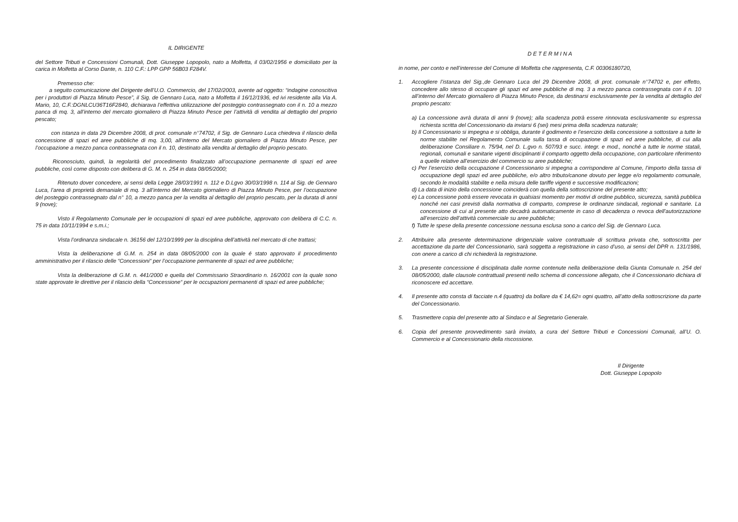IL DIRIGENTE
del Settore Tributi e Concessioni Comunali, Dott. Giuseppe Lopopolo, nato a Molfetta, il 03/02/1956 e domiciliato per la carica in Molfetta al Corso Dante, n. 110 C.F.: LPP GPP 56B03 F284V.
Premesso che:
a seguito comunicazione del Dirigente dell’U.O. Commercio, del 17/02/2003, avente ad oggetto: “indagine conoscitiva per i produttori di Piazza Minuto Pesce”, il Sig. de Gennaro Luca, nato a Molfetta il 16/12/1936, ed ivi residente alla Via A. Mario, 10, C.F.:DGNLCU36T16F2840, dichiarava l’effettiva utilizzazione del posteggio contrassegnato con il n. 10 a mezzo panca di mq. 3, all’interno del mercato giornaliero di Piazza Minuto Pesce per l’attività di vendita al dettaglio del proprio pescato;
con istanza in data 29 Dicembre 2008, di prot. comunale n°74702, il Sig. de Gennaro Luca chiedeva il rilascio della concessione di spazi ed aree pubbliche di mq. 3,00, all’interno del Mercato giornaliero di Piazza Minuto Pesce, per l’occupazione a mezzo panca contrassegnata con il n. 10, destinato alla vendita al dettaglio del proprio pescato.
Riconosciuto, quindi, la regolarità del procedimento finalizzato all’occupazione permanente di spazi ed aree pubbliche, così come disposto con delibera di G. M. n. 254 in data 08/05/2000;
Ritenuto dover concedere, ai sensi della Legge 28/03/1991 n. 112 e D.Lgvo 30/03/1998 n. 114 al Sig. de Gennaro Luca, l’area di proprietà demaniale di mq. 3 all’interno del Mercato giornaliero di Piazza Minuto Pesce, per l’occupazione del posteggio contrassegnato dal n° 10, a mezzo panca per la vendita al dettaglio del proprio pescato, per la durata di anni 9 (nove);
Visto il Regolamento Comunale per le occupazioni di spazi ed aree pubbliche, approvato con delibera di C.C. n. 75 in data 10/11/1994 e s.m.i.;
Vista l’ordinanza sindacale n. 36156 del 12/10/1999 per la disciplina dell’attività nel mercato di che trattasi;
Vista la deliberazione di G.M. n. 254 in data 08/05/2000 con la quale é stato approvato il procedimento amministrativo per il rilascio delle “Concessioni“ per l’occupazione permanente di spazi ed aree pubbliche;
Vista la deliberazione di G.M. n. 441/2000 e quella del Commissario Straordinario n. 16/2001 con la quale sono state approvate le direttive per il rilascio della “Concessione“ per le occupazioni permanenti di spazi ed aree pubbliche;
D E T E R M I N A
in nome, per conto e nell’interesse del Comune di Molfetta che rappresenta, C.F. 00306180720,
1. Accogliere l’istanza del Sig.,de Gennaro Luca del 29 Dicembre 2008, di prot. comunale n°74702 e, per effetto, concedere allo stesso di occupare gli spazi ed aree pubbliche di mq. 3 a mezzo panca contrassegnata con il n. 10 all’interno del Mercato giornaliero di Piazza Minuto Pesce, da destinarsi esclusivamente per la vendita al dettaglio del proprio pescato:
a) La concessione avrà durata di anni 9 (nove); alla scadenza potrà essere rinnovata esclusivamente su espressa richiesta scritta del Concessionario da inviarsi 6 (sei) mesi prima della scadenza naturale;
b) Il Concessionario si impegna e si obbliga, durante il godimento e l’esercizio della concessione a sottostare a tutte le norme stabilite nel Regolamento Comunale sulla tassa di occupazione di spazi ed aree pubbliche, di cui alla deliberazione Consiliare n. 75/94, nel D. L.gvo n. 507/93 e succ. integr. e mod., nonché a tutte le norme statali, regionali, comunali e sanitarie vigenti disciplinanti il comparto oggetto della occupazione, con particolare riferimento a quelle relative all’esercizio del commercio su aree pubbliche;
c) Per l’esercizio della occupazione il Concessionario si impegna a corrispondere al Comune, l’importo della tassa di occupazione degli spazi ed aree pubbliche, e/o altro tributo/canone dovuto per legge e/o regolamento comunale, secondo le modalità stabilite e nella misura delle tariffe vigenti e successive modificazioni;
d) La data di inizio della concessione coinciderà con quella della sottoscrizione del presente atto;
e) La concessione potrà essere revocata in qualsiasi momento per motivi di ordine pubblico, sicurezza, sanità pubblica nonché nei casi previsti dalla normativa di comparto, comprese le ordinanze sindacali, regionali e sanitarie. La concessione di cui al presente atto decadrà automaticamente in caso di decadenza o revoca dell’autorizzazione all’esercizio dell’attività commerciale su aree pubbliche;
f) Tutte le spese della presente concessione nessuna esclusa sono a carico del Sig. de Gennaro Luca.
2. Attribuire alla presente determinazione dirigenziale valore contrattuale di scrittura privata che, sottoscritta per accettazione da parte del Concessionario, sarà soggetta a registrazione in caso d’uso, ai sensi del DPR n. 131/1986, con onere a carico di chi richiederà la registrazione.
3. La presente concessione é disciplinata dalle norme contenute nella deliberazione della Giunta Comunale n. 254 del 08/05/2000, dalle clausole contrattuali presenti nello schema di concessione allegato, che il Concessionario dichiara di riconoscere ed accettare.
4. Il presente atto consta di facciate n.4 (quattro) da bollare da € 14,62= ogni quattro, all’atto della sottoscrizione da parte del Concessionario.
5. Trasmettere copia del presente atto al Sindaco e al Segretario Generale.
6. Copia del presente provvedimento sarà inviato, a cura del Settore Tributi e Concessioni Comunali, all’U. O. Commercio e al Concessionario della riscossione.
Il Dirigente
Dott. Giuseppe Lopopolo